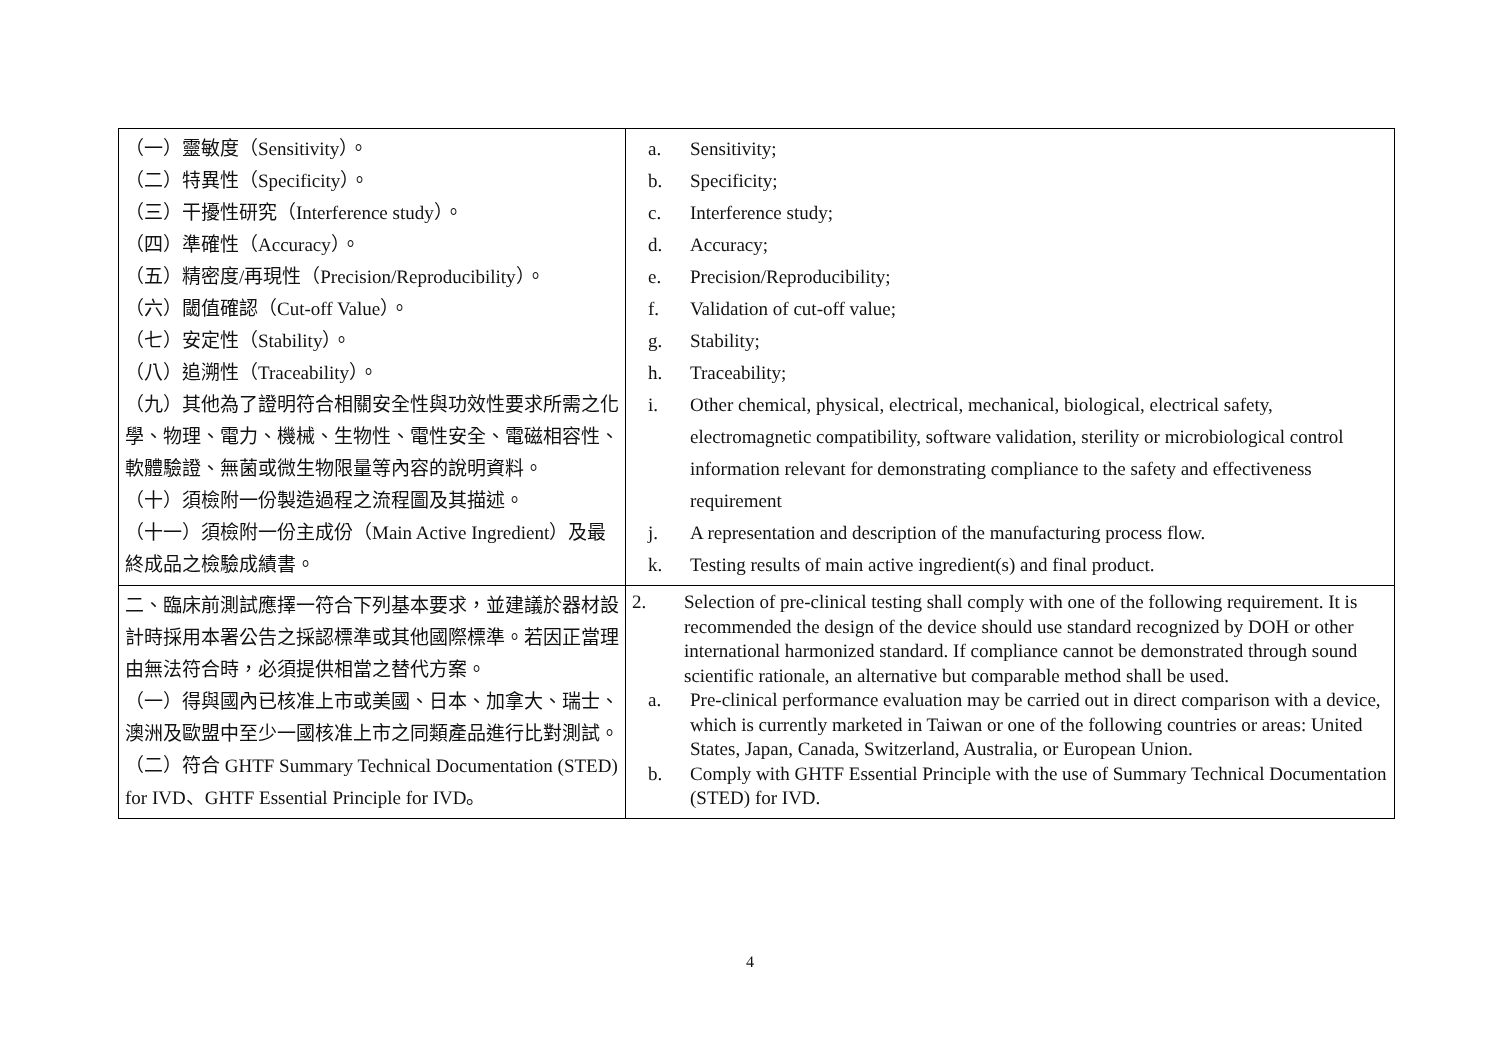| （一）靈敏度（Sensitivity）。 （二）特異性（Specificity）。 （三）干擾性研究（Interference study）。 （四）準確性（Accuracy）。 （五）精密度/再現性（Precision/Reproducibility）。 （六）閾值確認（Cut-off Value）。 （七）安定性（Stability）。 （八）追溯性（Traceability）。 （九）其他為了證明符合相關安全性與功效性要求所需之化學、物理、電力、機械、生物性、電性安全、電磁相容性、軟體驗證、無菌或微生物限量等內容的說明資料。 （十）須檢附一份製造過程之流程圖及其描述。 （十一）須檢附一份主成份（Main Active Ingredient）及最終成品之檢驗成績書。 | a. Sensitivity; b. Specificity; c. Interference study; d. Accuracy; e. Precision/Reproducibility; f. Validation of cut-off value; g. Stability; h. Traceability; i. Other chemical, physical, electrical, mechanical, biological, electrical safety, electromagnetic compatibility, software validation, sterility or microbiological control information relevant for demonstrating compliance to the safety and effectiveness requirement j. A representation and description of the manufacturing process flow. k. Testing results of main active ingredient(s) and final product. |
| 二、臨床前測試應擇一符合下列基本要求，並建議於器材設計時採用本署公告之採認標準或其他國際標準。若因正當理由無法符合時，必須提供相當之替代方案。 （一）得與國內已核准上市或美國、日本、加拿大、瑞士、澳洲及歐盟中至少一國核准上市之同類產品進行比對測試。 （二）符合 GHTF Summary Technical Documentation (STED) for IVD、GHTF Essential Principle for IVD。 | 2. Selection of pre-clinical testing shall comply with one of the following requirement. It is recommended the design of the device should use standard recognized by DOH or other international harmonized standard. If compliance cannot be demonstrated through sound scientific rationale, an alternative but comparable method shall be used. a. Pre-clinical performance evaluation may be carried out in direct comparison with a device, which is currently marketed in Taiwan or one of the following countries or areas: United States, Japan, Canada, Switzerland, Australia, or European Union. b. Comply with GHTF Essential Principle with the use of Summary Technical Documentation (STED) for IVD. |
4